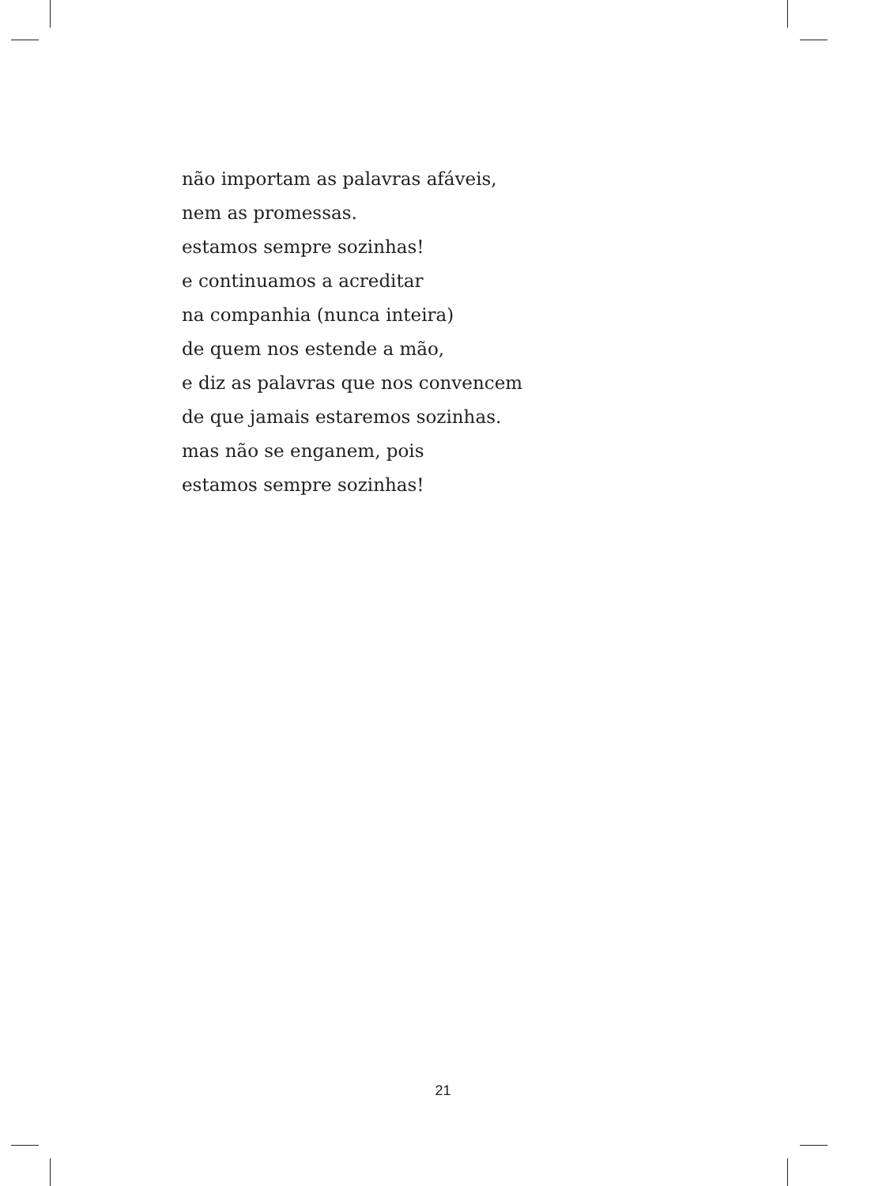não importam as palavras afáveis,
nem as promessas.
estamos sempre sozinhas!
e continuamos a acreditar
na companhia (nunca inteira)
de quem nos estende a mão,
e diz as palavras que nos convencem
de que jamais estaremos sozinhas.
mas não se enganem, pois
estamos sempre sozinhas!
21